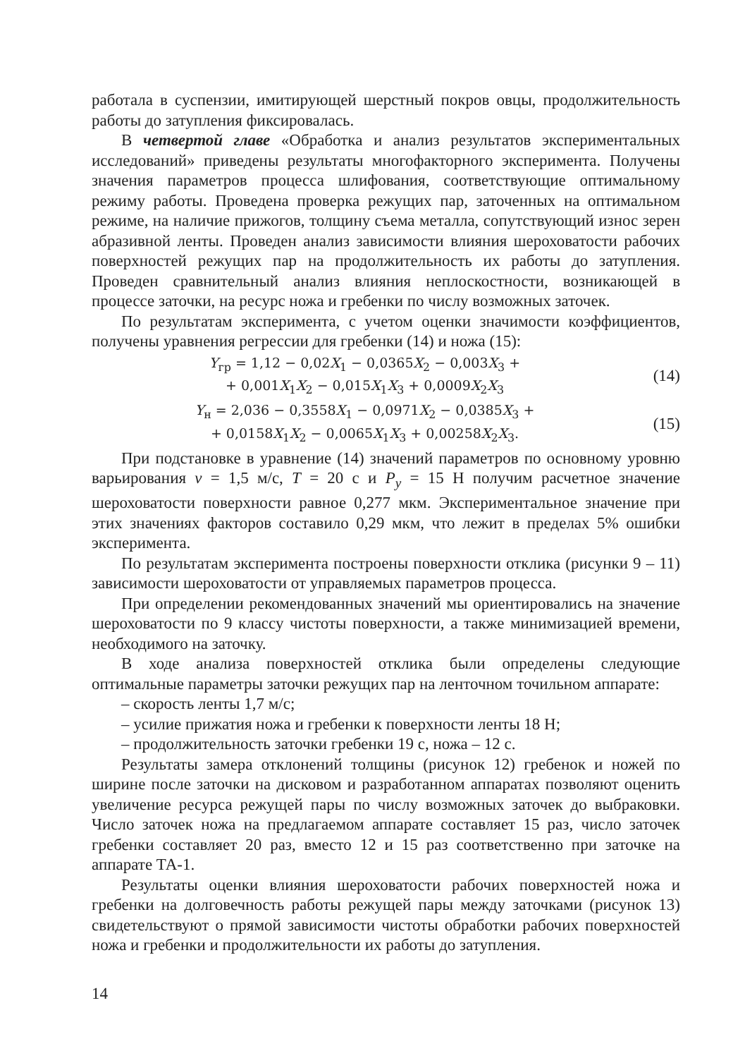работала в суспензии, имитирующей шерстный покров овцы, продолжительность работы до затупления фиксировалась.
В четвертой главе «Обработка и анализ результатов экспериментальных исследований» приведены результаты многофакторного эксперимента. Получены значения параметров процесса шлифования, соответствующие оптимальному режиму работы. Проведена проверка режущих пар, заточенных на оптимальном режиме, на наличие прижогов, толщину съема металла, сопутствующий износ зерен абразивной ленты. Проведен анализ зависимости влияния шероховатости рабочих поверхностей режущих пар на продолжительность их работы до затупления. Проведен сравнительный анализ влияния неплоскостности, возникающей в процессе заточки, на ресурс ножа и гребенки по числу возможных заточек.
По результатам эксперимента, с учетом оценки значимости коэффициентов, получены уравнения регрессии для гребенки (14) и ножа (15):
Y<sub>гр</sub> = 1,12 − 0,02X<sub>1</sub> − 0,0365X<sub>2</sub> − 0,003X<sub>3</sub> +
+ 0,001X<sub>1</sub>X<sub>2</sub> − 0,015X<sub>1</sub>X<sub>3</sub> + 0,0009X<sub>2</sub>X<sub>3</sub>
(14)
Y<sub>н</sub> = 2,036 − 0,3558X<sub>1</sub> − 0,0971X<sub>2</sub> − 0,0385X<sub>3</sub> +
+ 0,0158X<sub>1</sub>X<sub>2</sub> − 0,0065X<sub>1</sub>X<sub>3</sub> + 0,00258X<sub>2</sub>X<sub>3</sub>.
(15)
При подстановке в уравнение (14) значений параметров по основному уровню варьирования v = 1,5 м/с, T = 20 с и P<sub>y</sub> = 15 Н получим расчетное значение шероховатости поверхности равное 0,277 мкм. Экспериментальное значение при этих значениях факторов составило 0,29 мкм, что лежит в пределах 5% ошибки эксперимента.
По результатам эксперимента построены поверхности отклика (рисунки 9 – 11) зависимости шероховатости от управляемых параметров процесса.
При определении рекомендованных значений мы ориентировались на значение шероховатости по 9 классу чистоты поверхности, а также минимизацией времени, необходимого на заточку.
В ходе анализа поверхностей отклика были определены следующие оптимальные параметры заточки режущих пар на ленточном точильном аппарате:
– скорость ленты 1,7 м/с;
– усилие прижатия ножа и гребенки к поверхности ленты 18 Н;
– продолжительность заточки гребенки 19 с, ножа – 12 с.
Результаты замера отклонений толщины (рисунок 12) гребенок и ножей по ширине после заточки на дисковом и разработанном аппаратах позволяют оценить увеличение ресурса режущей пары по числу возможных заточек до выбраковки. Число заточек ножа на предлагаемом аппарате составляет 15 раз, число заточек гребенки составляет 20 раз, вместо 12 и 15 раз соответственно при заточке на аппарате ТА-1.
Результаты оценки влияния шероховатости рабочих поверхностей ножа и гребенки на долговечность работы режущей пары между заточками (рисунок 13) свидетельствуют о прямой зависимости чистоты обработки рабочих поверхностей ножа и гребенки и продолжительности их работы до затупления.
14